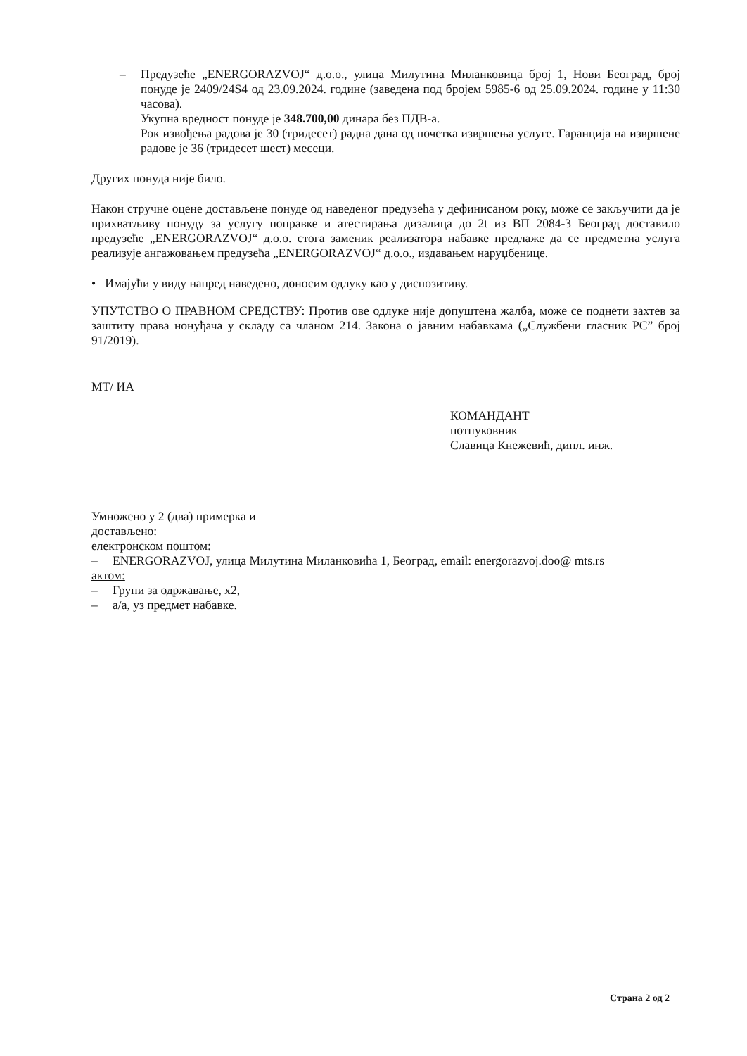– Предузеће „ENERGORAZVOJ“ д.о.о., улица Милутина Миланковица број 1, Нови Београд, број понуде је 2409/24S4 од 23.09.2024. године (заведена под бројем 5985-6 од 25.09.2024. године у 11:30 часова).
Укупна вредност понуде је 348.700,00 динара без ПДВ-а.
Рок извођења радова је 30 (тридесет) радна дана од почетка извршења услуге. Гаранција на извршене радове је 36 (тридесет шест) месеци.
Других понуда није било.
Након стручне оцене достављене понуде од наведеног предузећа у дефинисаном року, може се закључити да је прихватљиву понуду за услугу поправке и атестирања дизалица до 2t из ВП 2084-3 Београд доставило предузеће „ENERGORAZVOJ“ д.о.о. стога заменик реализатора набавке предлаже да се предметна услуга реализује ангажовањем предузећа „ENERGORAZVOJ“ д.о.о., издавањем наруџбенице.
• Имајући у виду напред наведено, доносим одлуку као у диспозитиву.
УПУТСТВО О ПРАВНОМ СРЕДСТВУ: Против ове одлуке није допуштена жалба, може се поднети захтев за заштиту права нонуђача у складу са чланом 214. Закона о јавним набавкама („Службени гласник РС” број 91/2019).
МТ/ ИА
КОМАНДАНТ
потпуковник
Славица Кнежевић, дипл. инж.
Умножено у 2 (два) примерка и
достављено:
електронском поштом:
– ENERGORAZVOJ, улица Милутина Миланковића 1, Београд, email: energorazvoj.doo@ mts.rs
актом:
– Групи за одржавање, x2,
– а/а, уз предмет набавке.
Страна 2 од 2